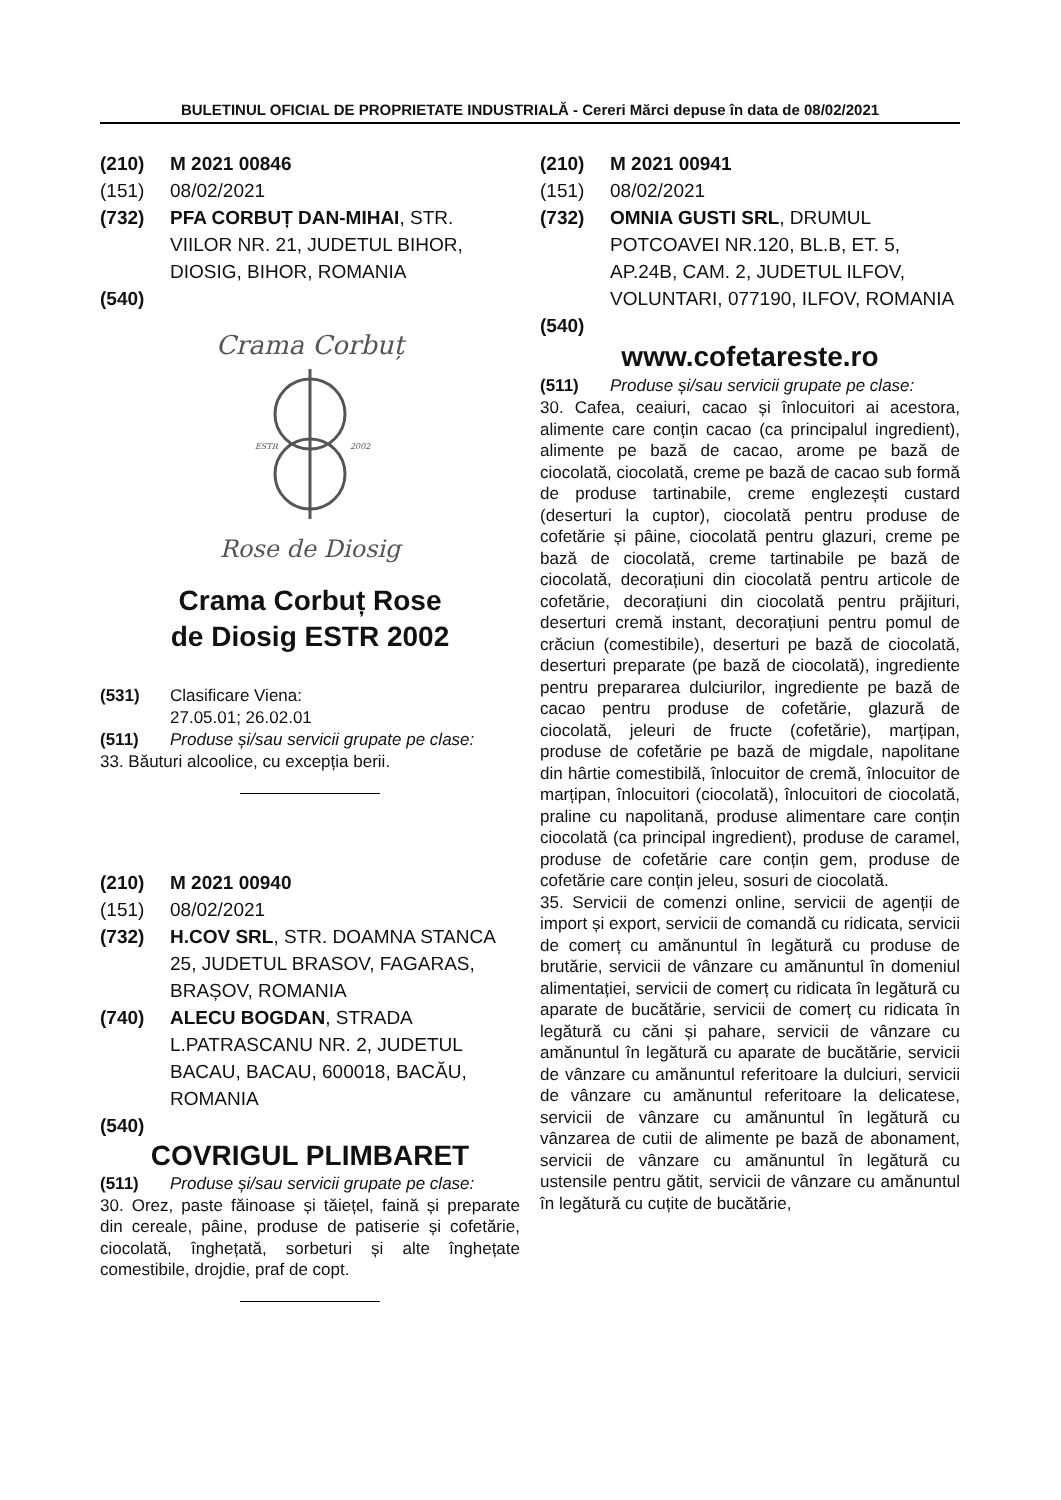BULETINUL OFICIAL DE PROPRIETATE INDUSTRIALĂ - Cereri Mărci depuse în data de 08/02/2021
(210) M 2021 00846
(151) 08/02/2021
(732) PFA CORBUȚ DAN-MIHAI, STR. VIILOR NR. 21, JUDETUL BIHOR, DIOSIG, BIHOR, ROMANIA
(540)
Crama Corbuț
ESTR
2002
Rose de Diosig
Crama Corbuț Rose
de Diosig ESTR 2002
(531) Clasificare Viena:
27.05.01; 26.02.01
(511) Produse și/sau servicii grupate pe clase:
33. Băuturi alcoolice, cu excepția berii.
(210) M 2021 00940
(151) 08/02/2021
(732) H.COV SRL, STR. DOAMNA STANCA 25, JUDETUL BRASOV, FAGARAS, BRAȘOV, ROMANIA
(740) ALECU BOGDAN, STRADA L.PATRASCANU NR. 2, JUDETUL BACAU, BACAU, 600018, BACĂU, ROMANIA
(540)
COVRIGUL PLIMBARET
(511) Produse și/sau servicii grupate pe clase:
30. Orez, paste făinoase și tăiețel, faină și preparate din cereale, pâine, produse de patiserie și cofetărie, ciocolată, înghețată, sorbeturi și alte înghețate comestibile, drojdie, praf de copt.
(210) M 2021 00941
(151) 08/02/2021
(732) OMNIA GUSTI SRL, DRUMUL POTCOAVEI NR.120, BL.B, ET. 5, AP.24B, CAM. 2, JUDETUL ILFOV, VOLUNTARI, 077190, ILFOV, ROMANIA
(540)
www.cofetareste.ro
(511) Produse și/sau servicii grupate pe clase:
30. Cafea, ceaiuri, cacao și înlocuitori ai acestora, alimente care conțin cacao (ca principalul ingredient), alimente pe bază de cacao, arome pe bază de ciocolată, ciocolată, creme pe bază de cacao sub formă de produse tartinabile, creme englezești custard (deserturi la cuptor), ciocolată pentru produse de cofetărie și pâine, ciocolată pentru glazuri, creme pe bază de ciocolată, creme tartinabile pe bază de ciocolată, decorațiuni din ciocolată pentru articole de cofetărie, decorațiuni din ciocolată pentru prăjituri, deserturi cremă instant, decorațiuni pentru pomul de crăciun (comestibile), deserturi pe bază de ciocolată, deserturi preparate (pe bază de ciocolată), ingrediente pentru prepararea dulciurilor, ingrediente pe bază de cacao pentru produse de cofetărie, glazură de ciocolată, jeleuri de fructe (cofetărie), marțipan, produse de cofetărie pe bază de migdale, napolitane din hârtie comestibilă, înlocuitor de cremă, înlocuitor de marțipan, înlocuitori (ciocolată), înlocuitori de ciocolată, praline cu napolitană, produse alimentare care conțin ciocolată (ca principal ingredient), produse de caramel, produse de cofetărie care conțin gem, produse de cofetărie care conțin jeleu, sosuri de ciocolată.
35. Servicii de comenzi online, servicii de agenții de import și export, servicii de comandă cu ridicata, servicii de comerț cu amănuntul în legătură cu produse de brutărie, servicii de vânzare cu amănuntul în domeniul alimentației, servicii de comerț cu ridicata în legătură cu aparate de bucătărie, servicii de comerț cu ridicata în legătură cu căni și pahare, servicii de vânzare cu amănuntul în legătură cu aparate de bucătărie, servicii de vânzare cu amănuntul referitoare la dulciuri, servicii de vânzare cu amănuntul referitoare la delicatese, servicii de vânzare cu amănuntul în legătură cu vânzarea de cutii de alimente pe bază de abonament, servicii de vânzare cu amănuntul în legătură cu ustensile pentru gătit, servicii de vânzare cu amănuntul în legătură cu cuțite de bucătărie,